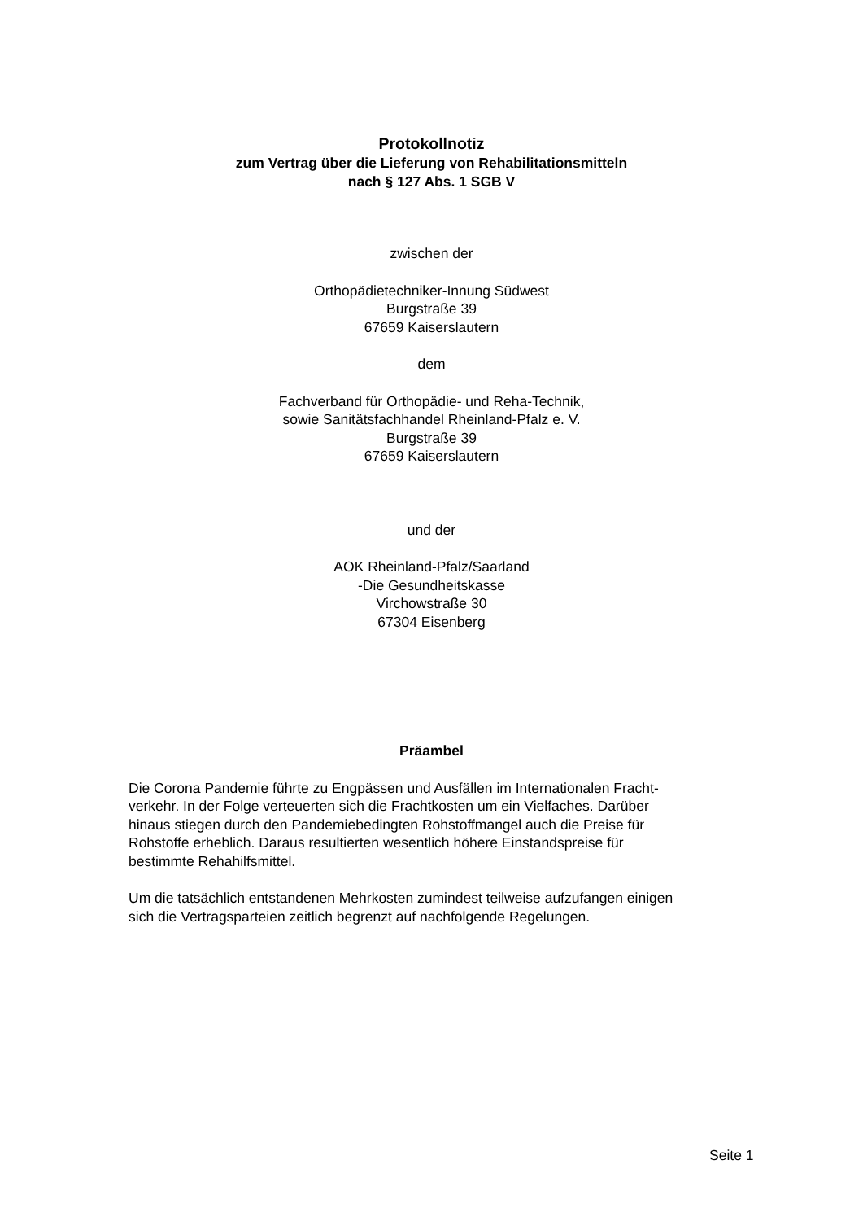Protokollnotiz
zum Vertrag über die Lieferung von Rehabilitationsmitteln
nach § 127 Abs. 1 SGB V
zwischen der
Orthopädietechniker-Innung Südwest
Burgstraße 39
67659 Kaiserslautern
dem
Fachverband für Orthopädie- und Reha-Technik,
sowie Sanitätsfachhandel Rheinland-Pfalz e. V.
Burgstraße 39
67659 Kaiserslautern
und der
AOK Rheinland-Pfalz/Saarland
-Die Gesundheitskasse
Virchowstraße 30
67304 Eisenberg
Präambel
Die Corona Pandemie führte zu Engpässen und Ausfällen im Internationalen Fracht-
verkehr. In der Folge verteuerten sich die Frachtkosten um ein Vielfaches. Darüber
hinaus stiegen durch den Pandemiebedingten Rohstoffmangel auch die Preise für
Rohstoffe erheblich. Daraus resultierten wesentlich höhere Einstandspreise für
bestimmte Rehahilfsmittel.
Um die tatsächlich entstandenen Mehrkosten zumindest teilweise aufzufangen einigen
sich die Vertragsparteien zeitlich begrenzt auf nachfolgende Regelungen.
Seite 1